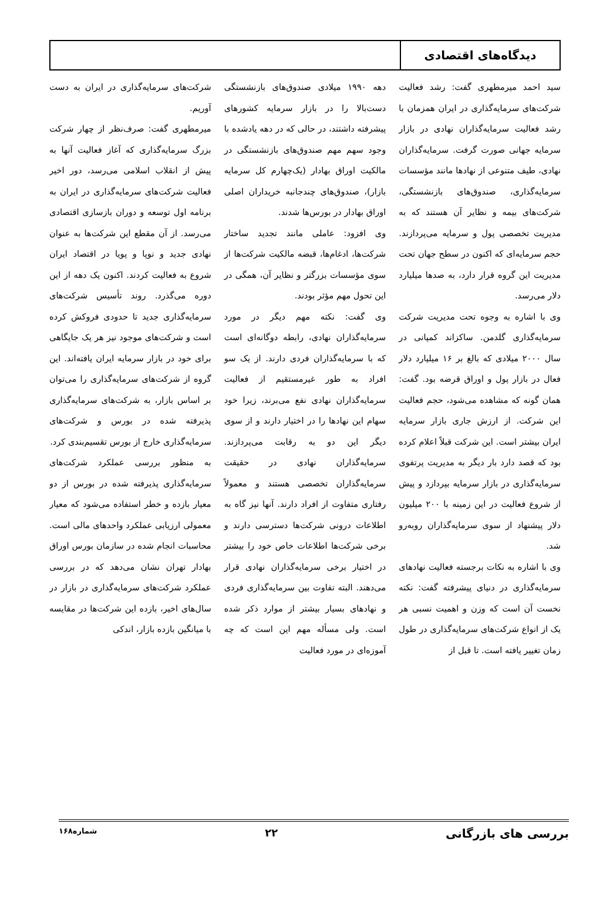دیدگاه‌های اقتصادی
سید احمد میرمطهری گفت: رشد فعالیت شرکت‌های سرمایه‌گذاری در ایران همزمان با رشد فعالیت سرمایه‌گذاران نهادی در بازار سرمایه جهانی صورت گرفت. سرمایه‌گذاران نهادی، طیف متنوعی از نهادها مانند مؤسسات سرمایه‌گذاری، صندوق‌های بازنشستگی، شرکت‌های بیمه و نظایر آن هستند که به مدیریت تخصصی پول و سرمایه می‌پردازند. حجم سرمایه‌ای که اکنون در سطح جهان تحت مدیریت این گروه قرار دارد، به صدها میلیارد دلار می‌رسد.
وی با اشاره به وجوه تحت مدیریت شرکت سرمایه‌گذاری گلدمن. ساکزاند کمپانی در سال ۲۰۰۰ میلادی که بالغ بر ۱۶ میلیارد دلار فعال در بازار پول و اوراق قرضه بود. گفت: همان گونه که مشاهده می‌شود، حجم فعالیت این شرکت. از ارزش جاری بازار سرمایه ایران بیشتر است. این شرکت قبلاً اعلام کرده بود که قصد دارد بار دیگر به مدیریت پرتفوی سرمایه‌گذاری در بازار سرمایه بپردازد و پیش از شروع فعالیت در این زمینه با ۲۰۰ میلیون دلار پیشنهاد از سوی سرمایه‌گذاران روبه‌رو شد.
وی با اشاره به نکات برجسته فعالیت نهادهای سرمایه‌گذاری در دنیای پیشرفته گفت: نکته نخست آن است که وزن و اهمیت نسبی هر یک از انواع شرکت‌های سرمایه‌گذاری در طول زمان تغییر یافته است. تا قبل از
دهه ۱۹۹۰ میلادی صندوق‌های بازنشستگی دست‌بالا را در بازار سرمایه کشورهای پیشرفته داشتند، در حالی که در دهه یادشده با وجود سهم مهم صندوق‌های بازنشستگی در مالکیت اوراق بهادار (یک‌چهارم کل سرمایه بازار)، صندوق‌های چندجانبه خریداران اصلی اوراق بهادار در بورس‌ها شدند.
وی افزود: عاملی مانند تجدید ساختار شرکت‌ها، ادغام‌ها، قبضه مالکیت شرکت‌ها از سوی مؤسسات بزرگتر و نظایر آن، همگی در این تحول مهم مؤثر بودند.
وی گفت: نکته مهم دیگر در مورد سرمایه‌گذاران نهادی، رابطه دوگانه‌ای است که با سرمایه‌گذاران فردی دارند. از یک سو افراد به طور غیرمستقیم از فعالیت سرمایه‌گذاران نهادی نفع می‌برند، زیرا خود سهام این نهادها را در اختیار دارند و از سوی دیگر این دو به رقابت می‌پردازند. سرمایه‌گذاران نهادی در حقیقت سرمایه‌گذاران تخصصی هستند و معمولاً رفتاری متفاوت از افراد دارند. آنها نیز گاه به اطلاعات درونی شرکت‌ها دسترسی دارند و برخی شرکت‌ها اطلاعات خاص خود را بیشتر در اختیار برخی سرمایه‌گذاران نهادی قرار می‌دهند. البته تفاوت بین سرمایه‌گذاری فردی و نهادهای بسیار بیشتر از موارد ذکر شده است. ولی مسأله مهم این است که چه آموزه‌ای در مورد فعالیت
شرکت‌های سرمایه‌گذاری در ایران به دست آوریم.
میرمطهری گفت: صرف‌نظر از چهار شرکت بزرگ سرمایه‌گذاری که آغاز فعالیت آنها به پیش از انقلاب اسلامی می‌رسد، دور اخیر فعالیت شرکت‌های سرمایه‌گذاری در ایران به برنامه اول توسعه و دوران بازسازی اقتصادی می‌رسد. از آن مقطع این شرکت‌ها به عنوان نهادی جدید و نوپا و پویا در اقتصاد ایران شروع به فعالیت کردند. اکنون یک دهه از این دوره می‌گذرد. روند تأسیس شرکت‌های سرمایه‌گذاری جدید تا حدودی فروکش کرده است و شرکت‌های موجود نیز هر یک جایگاهی برای خود در بازار سرمایه ایران یافته‌اند. این گروه از شرکت‌های سرمایه‌گذاری را می‌توان بر اساس بازار، به شرکت‌های سرمایه‌گذاری پذیرفته شده در بورس و شرکت‌های سرمایه‌گذاری خارج از بورس تقسیم‌بندی کرد.
به منظور بررسی عملکرد شرکت‌های سرمایه‌گذاری پذیرفته شده در بورس از دو معیار بازده و خطر استفاده می‌شود که معیار معمولی ارزیابی عملکرد واحدهای مالی است. محاسبات انجام شده در سازمان بورس اوراق بهادار تهران نشان می‌دهد که در بررسی عملکرد شرکت‌های سرمایه‌گذاری در بازار در سال‌های اخیر، بازده این شرکت‌ها در مقایسه با میانگین بازده بازار، اندکی
بررسی های بازرگانی ۲۲ شماره۱۶۸